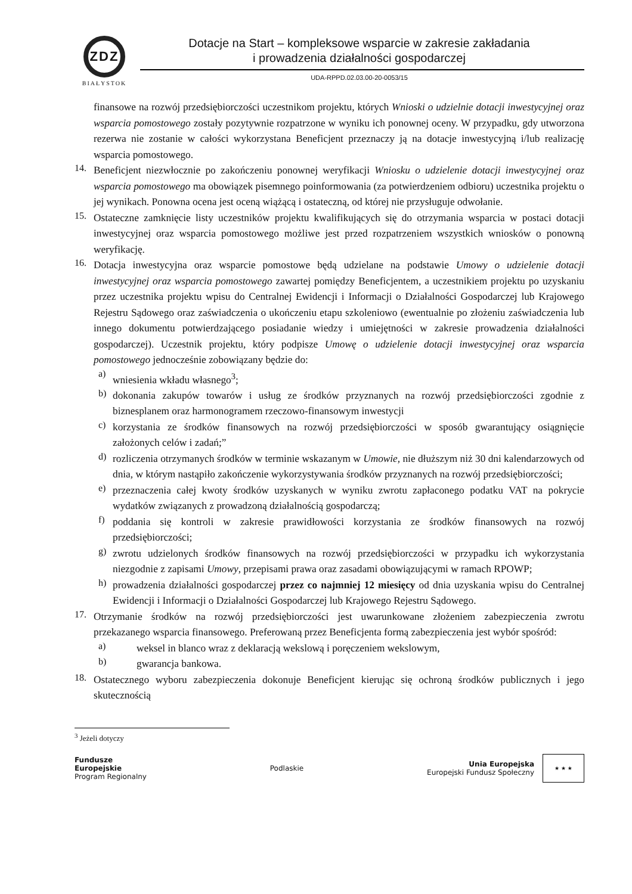ZDZ
BIAŁYSTOK
Dotacje na Start – kompleksowe wsparcie w zakresie zakładania
i prowadzenia działalności gospodarczej
UDA-RPPD.02.03.00-20-0053/15
finansowe na rozwój przedsiębiorczości uczestnikom projektu, których Wnioski o udzielnie dotacji inwestycyjnej oraz wsparcia pomostowego zostały pozytywnie rozpatrzone w wyniku ich ponownej oceny. W przypadku, gdy utworzona rezerwa nie zostanie w całości wykorzystana Beneficjent przeznaczy ją na dotacje inwestycyjną i/lub realizację wsparcia pomostowego.
14.
Beneficjent niezwłocznie po zakończeniu ponownej weryfikacji Wniosku o udzielenie dotacji inwestycyjnej oraz wsparcia pomostowego ma obowiązek pisemnego poinformowania (za potwierdzeniem odbioru) uczestnika projektu o jej wynikach. Ponowna ocena jest oceną wiążącą i ostateczną, od której nie przysługuje odwołanie.
15.
Ostateczne zamknięcie listy uczestników projektu kwalifikujących się do otrzymania wsparcia w postaci dotacji inwestycyjnej oraz wsparcia pomostowego możliwe jest przed rozpatrzeniem wszystkich wniosków o ponowną weryfikację.
16.
Dotacja inwestycyjna oraz wsparcie pomostowe będą udzielane na podstawie Umowy o udzielenie dotacji inwestycyjnej oraz wsparcia pomostowego zawartej pomiędzy Beneficjentem, a uczestnikiem projektu po uzyskaniu przez uczestnika projektu wpisu do Centralnej Ewidencji i Informacji o Działalności Gospodarczej lub Krajowego Rejestru Sądowego oraz zaświadczenia o ukończeniu etapu szkoleniowo (ewentualnie po złożeniu zaświadczenia lub innego dokumentu potwierdzającego posiadanie wiedzy i umiejętności w zakresie prowadzenia działalności gospodarczej). Uczestnik projektu, który podpisze Umowę o udzielenie dotacji inwestycyjnej oraz wsparcia pomostowego jednocześnie zobowiązany będzie do:
a)
wniesienia wkładu własnego<sup>3</sup>;
b)
dokonania zakupów towarów i usług ze środków przyznanych na rozwój przedsiębiorczości zgodnie z biznesplanem oraz harmonogramem rzeczowo-finansowym inwestycji
c)
korzystania ze środków finansowych na rozwój przedsiębiorczości w sposób gwarantujący osiągnięcie założonych celów i zadań;”
d)
rozliczenia otrzymanych środków w terminie wskazanym w Umowie, nie dłuższym niż 30 dni kalendarzowych od dnia, w którym nastąpiło zakończenie wykorzystywania środków przyznanych na rozwój przedsiębiorczości;
e)
przeznaczenia całej kwoty środków uzyskanych w wyniku zwrotu zapłaconego podatku VAT na pokrycie wydatków związanych z prowadzoną działalnością gospodarczą;
f)
poddania się kontroli w zakresie prawidłowości korzystania ze środków finansowych na rozwój przedsiębiorczości;
g)
zwrotu udzielonych środków finansowych na rozwój przedsiębiorczości w przypadku ich wykorzystania niezgodnie z zapisami Umowy, przepisami prawa oraz zasadami obowiązującymi w ramach RPOWP;
h)
prowadzenia działalności gospodarczej przez co najmniej 12 miesięcy od dnia uzyskania wpisu do Centralnej Ewidencji i Informacji o Działalności Gospodarczej lub Krajowego Rejestru Sądowego.
17.
Otrzymanie środków na rozwój przedsiębiorczości jest uwarunkowane złożeniem zabezpieczenia zwrotu przekazanego wsparcia finansowego. Preferowaną przez Beneficjenta formą zabezpieczenia jest wybór spośród:
a)
weksel in blanco wraz z deklaracją wekslową i poręczeniem wekslowym,
b)
gwarancja bankowa.
18.
Ostatecznego wyboru zabezpieczenia dokonuje Beneficjent kierując się ochroną środków publicznych i jego skutecznością
<sup>3</sup> Jeżeli dotyczy
Fundusze
Europejskie
Program Regionalny
Podlaskie
Unia Europejska
Europejski Fundusz Społeczny
★ ★ ★